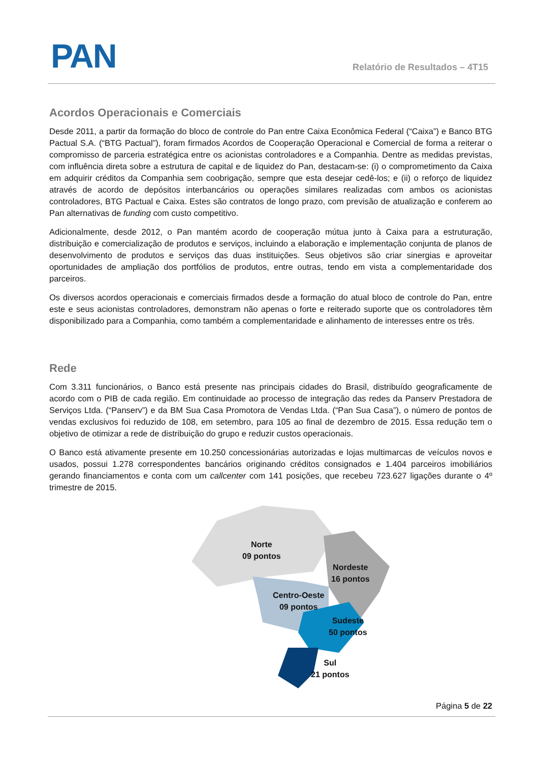PAN Relatório de Resultados – 4T15
Acordos Operacionais e Comerciais
Desde 2011, a partir da formação do bloco de controle do Pan entre Caixa Econômica Federal (“Caixa”) e Banco BTG Pactual S.A. (“BTG Pactual”), foram firmados Acordos de Cooperação Operacional e Comercial de forma a reiterar o compromisso de parceria estratégica entre os acionistas controladores e a Companhia. Dentre as medidas previstas, com influência direta sobre a estrutura de capital e de liquidez do Pan, destacam-se: (i) o comprometimento da Caixa em adquirir créditos da Companhia sem coobrigação, sempre que esta desejar cedê-los; e (ii) o reforço de liquidez através de acordo de depósitos interbancários ou operações similares realizadas com ambos os acionistas controladores, BTG Pactual e Caixa. Estes são contratos de longo prazo, com previsão de atualização e conferem ao Pan alternativas de funding com custo competitivo.
Adicionalmente, desde 2012, o Pan mantém acordo de cooperação mútua junto à Caixa para a estruturação, distribuição e comercialização de produtos e serviços, incluindo a elaboração e implementação conjunta de planos de desenvolvimento de produtos e serviços das duas instituições. Seus objetivos são criar sinergias e aproveitar oportunidades de ampliação dos portfólios de produtos, entre outras, tendo em vista a complementaridade dos parceiros.
Os diversos acordos operacionais e comerciais firmados desde a formação do atual bloco de controle do Pan, entre este e seus acionistas controladores, demonstram não apenas o forte e reiterado suporte que os controladores têm disponibilizado para a Companhia, como também a complementaridade e alinhamento de interesses entre os três.
Rede
Com 3.311 funcionários, o Banco está presente nas principais cidades do Brasil, distribuído geograficamente de acordo com o PIB de cada região. Em continuidade ao processo de integração das redes da Panserv Prestadora de Serviços Ltda. (“Panserv”) e da BM Sua Casa Promotora de Vendas Ltda. (“Pan Sua Casa”), o número de pontos de vendas exclusivos foi reduzido de 108, em setembro, para 105 ao final de dezembro de 2015. Essa redução tem o objetivo de otimizar a rede de distribuição do grupo e reduzir custos operacionais.
O Banco está ativamente presente em 10.250 concessionárias autorizadas e lojas multimarcas de veículos novos e usados, possui 1.278 correspondentes bancários originando créditos consignados e 1.404 parceiros imobiliários gerando financiamentos e conta com um callcenter com 141 posições, que recebeu 723.627 ligações durante o 4º trimestre de 2015.
Norte
09 pontos
Nordeste
16 pontos
Centro-Oeste
09 pontos
Sudeste
50 pontos
Sul
21 pontos
Página 5 de 22